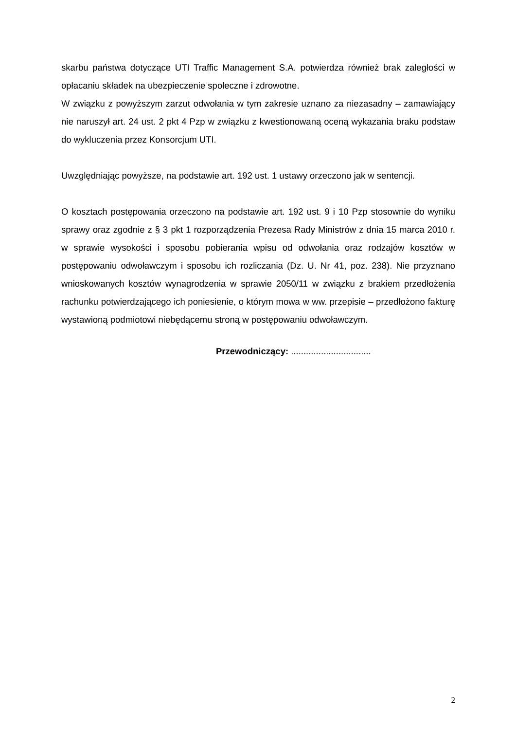skarbu państwa dotyczące UTI Traffic Management S.A. potwierdza również brak zaległości w opłacaniu składek na ubezpieczenie społeczne i zdrowotne.
W związku z powyższym zarzut odwołania w tym zakresie uznano za niezasadny – zamawiający nie naruszył art. 24 ust. 2 pkt 4 Pzp w związku z kwestionowaną oceną wykazania braku podstaw do wykluczenia przez Konsorcjum UTI.
Uwzględniając powyższe, na podstawie art. 192 ust. 1 ustawy orzeczono jak w sentencji.
O kosztach postępowania orzeczono na podstawie art. 192 ust. 9 i 10 Pzp stosownie do wyniku sprawy oraz zgodnie z § 3 pkt 1 rozporządzenia Prezesa Rady Ministrów z dnia 15 marca 2010 r. w sprawie wysokości i sposobu pobierania wpisu od odwołania oraz rodzajów kosztów w postępowaniu odwoławczym i sposobu ich rozliczania (Dz. U. Nr 41, poz. 238). Nie przyznano wnioskowanych kosztów wynagrodzenia w sprawie 2050/11 w związku z brakiem przedłożenia rachunku potwierdzającego ich poniesienie, o którym mowa w ww. przepisie – przedłożono fakturę wystawioną podmiotowi niebędącemu stroną w postępowaniu odwoławczym.
Przewodniczący: ................................
2